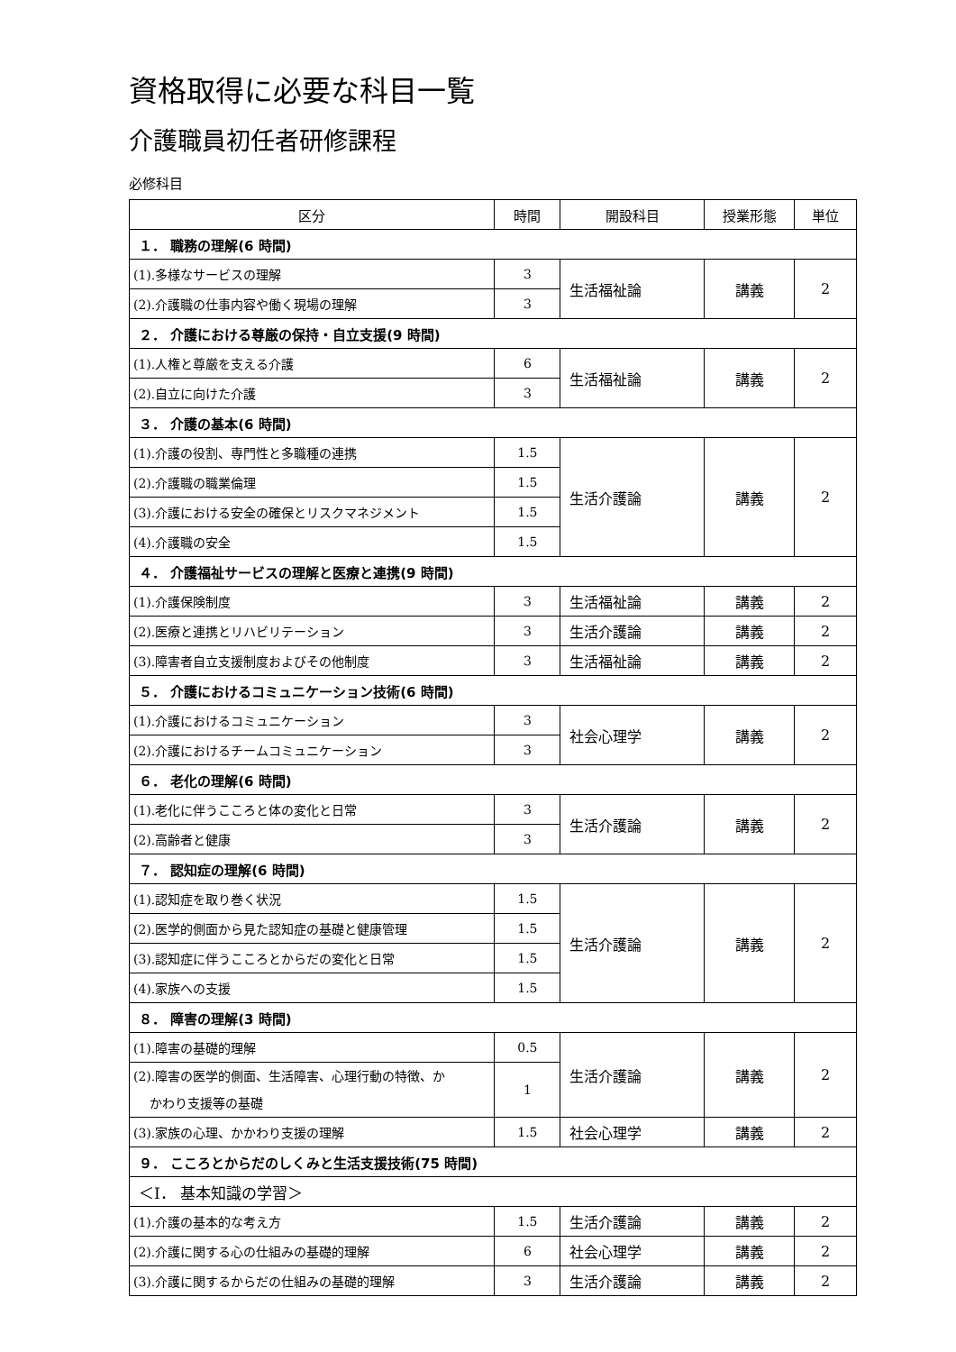資格取得に必要な科目一覧
介護職員初任者研修課程
必修科目
| 区分 | 時間 | 開設科目 | 授業形態 | 単位 |
| --- | --- | --- | --- | --- |
| １． 職務の理解(6 時間) | | | | |
| (1).多様なサービスの理解 | 3 | 生活福祉論 | 講義 | 2 |
| (2).介護職の仕事内容や働く現場の理解 | 3 | | | |
| ２． 介護における尊厳の保持・自立支援(9 時間) | | | | |
| (1).人権と尊厳を支える介護 | 6 | 生活福祉論 | 講義 | 2 |
| (2).自立に向けた介護 | 3 | | | |
| ３． 介護の基本(6 時間) | | | | |
| (1).介護の役割、専門性と多職種の連携 | 1.5 | 生活介護論 | 講義 | 2 |
| (2).介護職の職業倫理 | 1.5 | | | |
| (3).介護における安全の確保とリスクマネジメント | 1.5 | | | |
| (4).介護職の安全 | 1.5 | | | |
| ４． 介護福祉サービスの理解と医療と連携(9 時間) | | | | |
| (1).介護保険制度 | 3 | 生活福祉論 | 講義 | 2 |
| (2).医療と連携とリハビリテーション | 3 | 生活介護論 | 講義 | 2 |
| (3).障害者自立支援制度およびその他制度 | 3 | 生活福祉論 | 講義 | 2 |
| ５． 介護におけるコミュニケーション技術(6 時間) | | | | |
| (1).介護におけるコミュニケーション | 3 | 社会心理学 | 講義 | 2 |
| (2).介護におけるチームコミュニケーション | 3 | | | |
| ６． 老化の理解(6 時間) | | | | |
| (1).老化に伴うこころと体の変化と日常 | 3 | 生活介護論 | 講義 | 2 |
| (2).高齢者と健康 | 3 | | | |
| ７． 認知症の理解(6 時間) | | | | |
| (1).認知症を取り巻く状況 | 1.5 | 生活介護論 | 講義 | 2 |
| (2).医学的側面から見た認知症の基礎と健康管理 | 1.5 | | | |
| (3).認知症に伴うこころとからだの変化と日常 | 1.5 | | | |
| (4).家族への支援 | 1.5 | | | |
| ８． 障害の理解(3 時間) | | | | |
| (1).障害の基礎的理解 | 0.5 | 生活介護論 | 講義 | 2 |
| (2).障害の医学的側面、生活障害、心理行動の特徴、か かわり支援等の基礎 | 1 | | | |
| (3).家族の心理、かかわり支援の理解 | 1.5 | 社会心理学 | 講義 | 2 |
| ９． こころとからだのしくみと生活支援技術(75 時間) | | | | |
| ＜Ⅰ． 基本知識の学習＞ | | | | |
| (1).介護の基本的な考え方 | 1.5 | 生活介護論 | 講義 | 2 |
| (2).介護に関する心の仕組みの基礎的理解 | 6 | 社会心理学 | 講義 | 2 |
| (3).介護に関するからだの仕組みの基礎的理解 | 3 | 生活介護論 | 講義 | 2 |